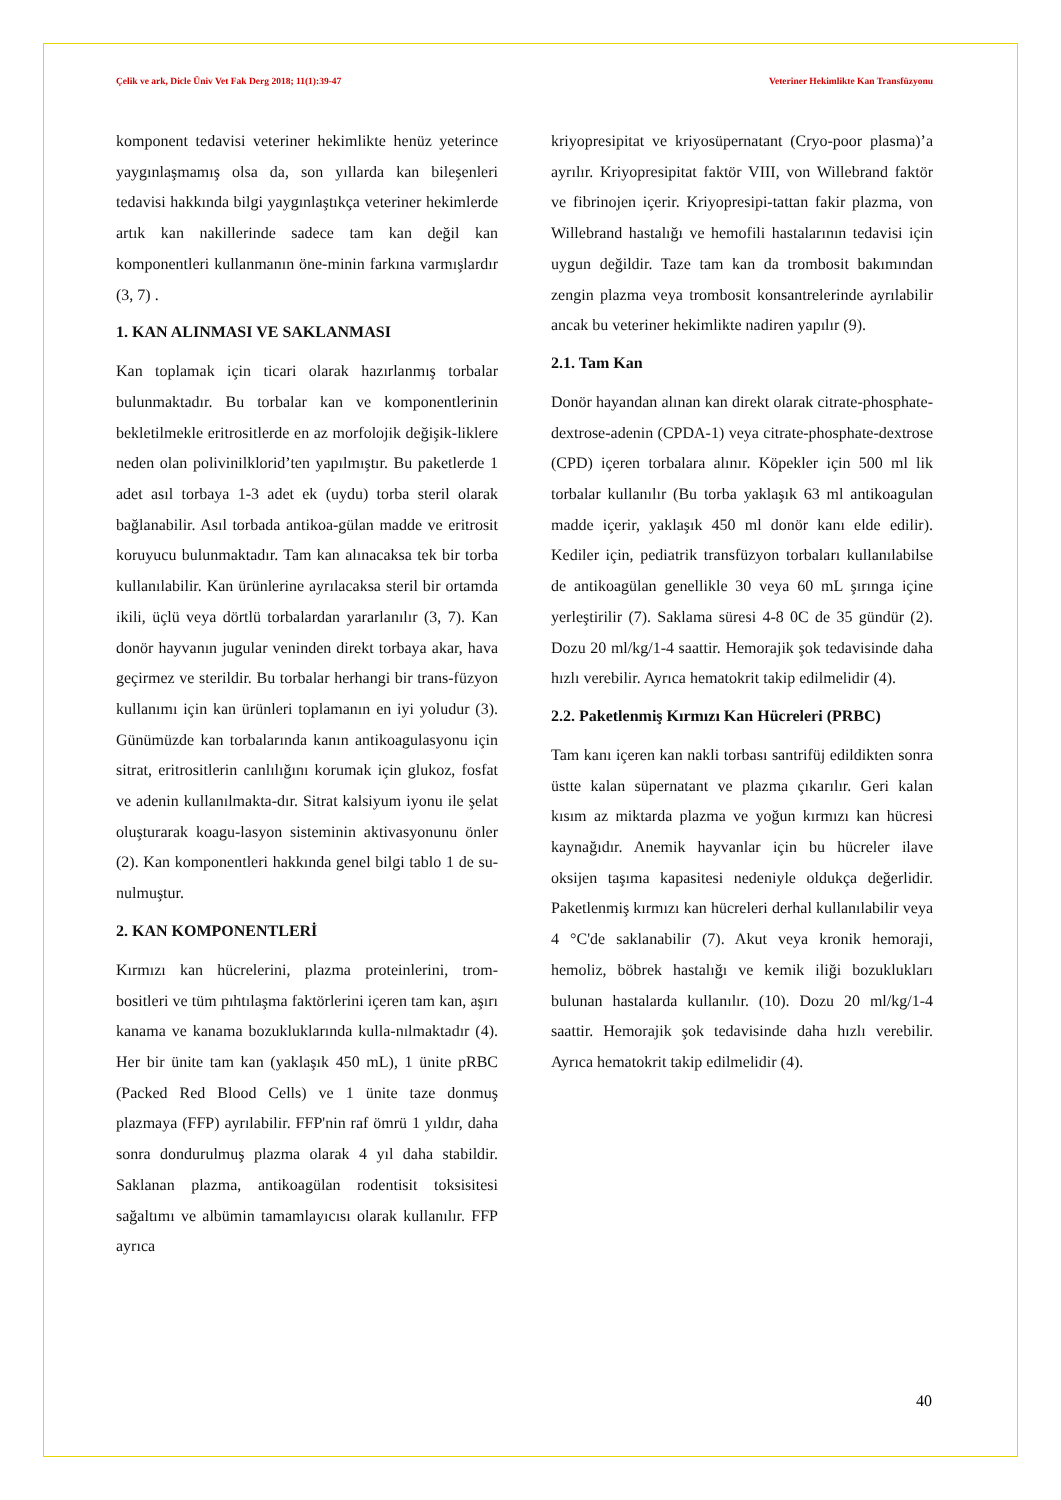Çelik ve ark, Dicle Üniv Vet Fak Derg 2018; 11(1):39-47 Veteriner Hekimlikte Kan Transfüzyonu
komponent tedavisi veteriner hekimlikte henüz yeterince yaygınlaşmamış olsa da, son yıllarda kan bileşenleri tedavisi hakkında bilgi yaygınlaştıkça veteriner hekimlerde artık kan nakillerinde sadece tam kan değil kan komponentleri kullanmanın öne-minin farkına varmışlardır (3, 7) .
1. KAN ALINMASI VE SAKLANMASI
Kan toplamak için ticari olarak hazırlanmış torbalar bulunmaktadır. Bu torbalar kan ve komponentlerinin bekletilmekle eritrositlerde en az morfolojik değişik-liklere neden olan polivinilklorid’ten yapılmıştır. Bu paketlerde 1 adet asıl torbaya 1-3 adet ek (uydu) torba steril olarak bağlanabilir. Asıl torbada antikoa-gülan madde ve eritrosit koruyucu bulunmaktadır. Tam kan alınacaksa tek bir torba kullanılabilir. Kan ürünlerine ayrılacaksa steril bir ortamda ikili, üçlü veya dörtlü torbalardan yararlanılır (3, 7). Kan donör hayvanın jugular veninden direkt torbaya akar, hava geçirmez ve sterildir. Bu torbalar herhangi bir trans-füzyon kullanımı için kan ürünleri toplamanın en iyi yoludur (3). Günümüzde kan torbalarında kanın antikoagulasyonu için sitrat, eritrositlerin canlılığını korumak için glukoz, fosfat ve adenin kullanılmakta-dır. Sitrat kalsiyum iyonu ile şelat oluşturarak koagu-lasyon sisteminin aktivasyonunu önler (2). Kan komponentleri hakkında genel bilgi tablo 1 de su-nulmuştur.
2. KAN KOMPONENTLERİ
Kırmızı kan hücrelerini, plazma proteinlerini, trom-bositleri ve tüm pıhtılaşma faktörlerini içeren tam kan, aşırı kanama ve kanama bozukluklarında kulla-nılmaktadır (4). Her bir ünite tam kan (yaklaşık 450 mL), 1 ünite pRBC (Packed Red Blood Cells) ve 1 ünite taze donmuş plazmaya (FFP) ayrılabilir. FFP'nin raf ömrü 1 yıldır, daha sonra dondurulmuş plazma olarak 4 yıl daha stabildir. Saklanan plazma, antikoagülan rodentisit toksisitesi sağaltımı ve albümin tamamlayıcısı olarak kullanılır. FFP ayrıca
kriyopresipitat ve kriyosüpernatant (Cryo-poor plasma)’a ayrılır. Kriyopresipitat faktör VIII, von Willebrand faktör ve fibrinojen içerir. Kriyopresipi-tattan fakir plazma, von Willebrand hastalığı ve hemofili hastalarının tedavisi için uygun değildir. Taze tam kan da trombosit bakımından zengin plazma veya trombosit konsantrelerinde ayrılabilir ancak bu veteriner hekimlikte nadiren yapılır (9).
2.1. Tam Kan
Donör hayandan alınan kan direkt olarak citrate-phosphate-dextrose-adenin (CPDA-1) veya citrate-phosphate-dextrose (CPD) içeren torbalara alınır. Köpekler için 500 ml lik torbalar kullanılır (Bu torba yaklaşık 63 ml antikoagulan madde içerir, yaklaşık 450 ml donör kanı elde edilir). Kediler için, pediatrik transfüzyon torbaları kullanılabilse de antikoagülan genellikle 30 veya 60 mL şırınga içine yerleştirilir (7). Saklama süresi 4-8 0C de 35 gündür (2). Dozu 20 ml/kg/1-4 saattir. Hemorajik şok tedavisinde daha hızlı verebilir. Ayrıca hematokrit takip edilmelidir (4).
2.2. Paketlenmiş Kırmızı Kan Hücreleri (PRBC)
Tam kanı içeren kan nakli torbası santrifüj edildikten sonra üstte kalan süpernatant ve plazma çıkarılır. Geri kalan kısım az miktarda plazma ve yoğun kırmızı kan hücresi kaynağıdır. Anemik hayvanlar için bu hücreler ilave oksijen taşıma kapasitesi nedeniyle oldukça değerlidir. Paketlenmiş kırmızı kan hücreleri derhal kullanılabilir veya 4 °C'de saklanabilir (7). Akut veya kronik hemoraji, hemoliz, böbrek hastalığı ve kemik iliği bozuklukları bulunan hastalarda kullanılır. (10). Dozu 20 ml/kg/1-4 saattir. Hemorajik şok tedavisinde daha hızlı verebilir. Ayrıca hematokrit takip edilmelidir (4).
40